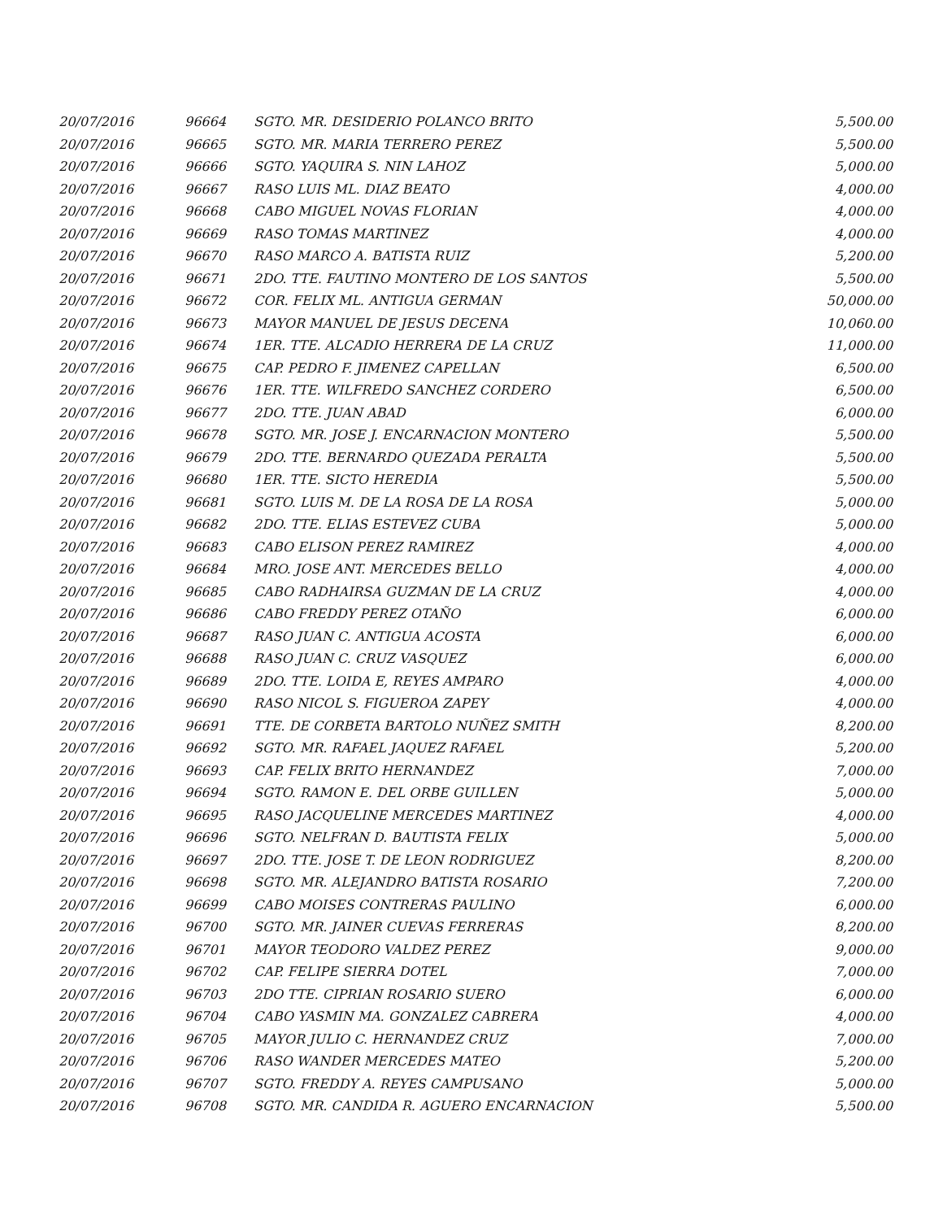| 20/07/2016 | 96664 | SGTO. MR. DESIDERIO POLANCO BRITO | 5,500.00 |
| 20/07/2016 | 96665 | SGTO. MR. MARIA TERRERO PEREZ | 5,500.00 |
| 20/07/2016 | 96666 | SGTO. YAQUIRA S. NIN LAHOZ | 5,000.00 |
| 20/07/2016 | 96667 | RASO LUIS ML. DIAZ BEATO | 4,000.00 |
| 20/07/2016 | 96668 | CABO MIGUEL NOVAS FLORIAN | 4,000.00 |
| 20/07/2016 | 96669 | RASO TOMAS MARTINEZ | 4,000.00 |
| 20/07/2016 | 96670 | RASO MARCO A. BATISTA RUIZ | 5,200.00 |
| 20/07/2016 | 96671 | 2DO. TTE. FAUTINO MONTERO DE LOS SANTOS | 5,500.00 |
| 20/07/2016 | 96672 | COR. FELIX ML. ANTIGUA GERMAN | 50,000.00 |
| 20/07/2016 | 96673 | MAYOR MANUEL DE JESUS DECENA | 10,060.00 |
| 20/07/2016 | 96674 | 1ER. TTE. ALCADIO HERRERA DE LA CRUZ | 11,000.00 |
| 20/07/2016 | 96675 | CAP. PEDRO F. JIMENEZ CAPELLAN | 6,500.00 |
| 20/07/2016 | 96676 | 1ER. TTE. WILFREDO SANCHEZ CORDERO | 6,500.00 |
| 20/07/2016 | 96677 | 2DO. TTE. JUAN ABAD | 6,000.00 |
| 20/07/2016 | 96678 | SGTO. MR. JOSE J. ENCARNACION MONTERO | 5,500.00 |
| 20/07/2016 | 96679 | 2DO. TTE. BERNARDO QUEZADA PERALTA | 5,500.00 |
| 20/07/2016 | 96680 | 1ER. TTE. SICTO HEREDIA | 5,500.00 |
| 20/07/2016 | 96681 | SGTO. LUIS M. DE LA ROSA DE LA ROSA | 5,000.00 |
| 20/07/2016 | 96682 | 2DO. TTE. ELIAS ESTEVEZ CUBA | 5,000.00 |
| 20/07/2016 | 96683 | CABO ELISON PEREZ RAMIREZ | 4,000.00 |
| 20/07/2016 | 96684 | MRO. JOSE ANT. MERCEDES BELLO | 4,000.00 |
| 20/07/2016 | 96685 | CABO RADHAIRSA GUZMAN DE LA CRUZ | 4,000.00 |
| 20/07/2016 | 96686 | CABO FREDDY PEREZ OTAÑO | 6,000.00 |
| 20/07/2016 | 96687 | RASO JUAN C. ANTIGUA ACOSTA | 6,000.00 |
| 20/07/2016 | 96688 | RASO JUAN C. CRUZ VASQUEZ | 6,000.00 |
| 20/07/2016 | 96689 | 2DO. TTE. LOIDA E, REYES AMPARO | 4,000.00 |
| 20/07/2016 | 96690 | RASO NICOL S. FIGUEROA ZAPEY | 4,000.00 |
| 20/07/2016 | 96691 | TTE. DE CORBETA BARTOLO NUÑEZ SMITH | 8,200.00 |
| 20/07/2016 | 96692 | SGTO. MR. RAFAEL JAQUEZ RAFAEL | 5,200.00 |
| 20/07/2016 | 96693 | CAP. FELIX BRITO HERNANDEZ | 7,000.00 |
| 20/07/2016 | 96694 | SGTO. RAMON E. DEL ORBE GUILLEN | 5,000.00 |
| 20/07/2016 | 96695 | RASO JACQUELINE MERCEDES MARTINEZ | 4,000.00 |
| 20/07/2016 | 96696 | SGTO. NELFRAN D. BAUTISTA FELIX | 5,000.00 |
| 20/07/2016 | 96697 | 2DO. TTE. JOSE T. DE LEON RODRIGUEZ | 8,200.00 |
| 20/07/2016 | 96698 | SGTO. MR. ALEJANDRO BATISTA ROSARIO | 7,200.00 |
| 20/07/2016 | 96699 | CABO MOISES CONTRERAS PAULINO | 6,000.00 |
| 20/07/2016 | 96700 | SGTO. MR. JAINER CUEVAS FERRERAS | 8,200.00 |
| 20/07/2016 | 96701 | MAYOR TEODORO VALDEZ PEREZ | 9,000.00 |
| 20/07/2016 | 96702 | CAP. FELIPE SIERRA DOTEL | 7,000.00 |
| 20/07/2016 | 96703 | 2DO TTE. CIPRIAN ROSARIO SUERO | 6,000.00 |
| 20/07/2016 | 96704 | CABO YASMIN MA. GONZALEZ CABRERA | 4,000.00 |
| 20/07/2016 | 96705 | MAYOR JULIO C. HERNANDEZ CRUZ | 7,000.00 |
| 20/07/2016 | 96706 | RASO WANDER MERCEDES MATEO | 5,200.00 |
| 20/07/2016 | 96707 | SGTO. FREDDY A. REYES CAMPUSANO | 5,000.00 |
| 20/07/2016 | 96708 | SGTO. MR. CANDIDA R. AGUERO ENCARNACION | 5,500.00 |